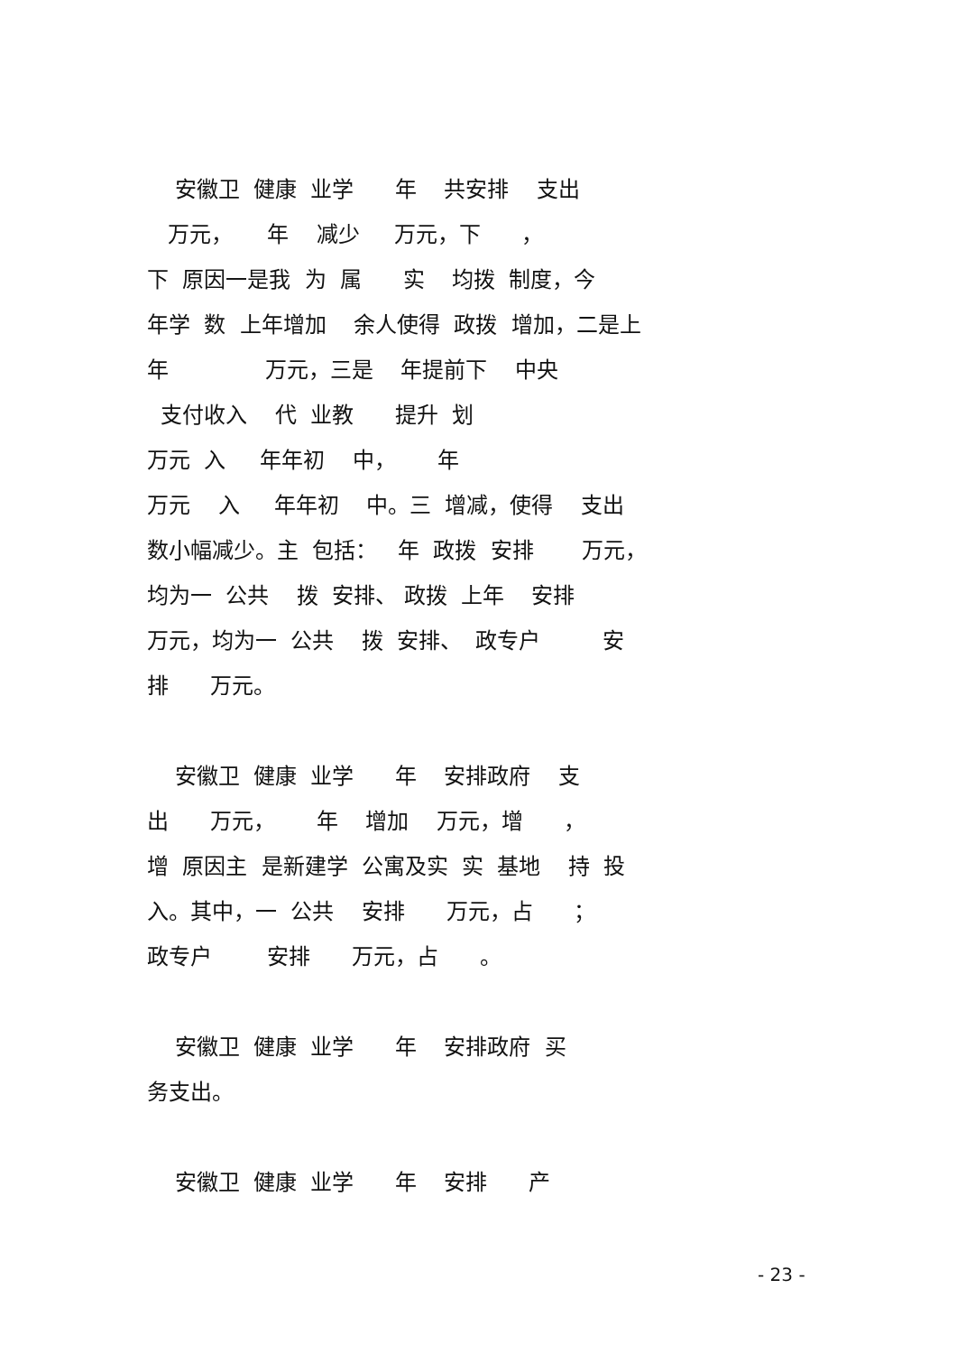安徽卫 健康 业学 年 共安排 支出
万元， 年 减少 万元，下 ，
下 原因一是我 为 属 实 均拨 制度，今
年学 数 上年增加 余人使得 政拨 增加，二是上
年 万元，三是 年提前下 中央
支付收入 代 业教 提升 划
万元 入 年年初 中， 年
万元 入 年年初 中。三 增减，使得 支出
数小幅减少。主 包括： 年 政拨 安排 万元，
均为一 公共 拨 安排、 政拨 上年 安排
万元，均为一 公共 拨 安排、 政专户 安
排 万元。
安徽卫 健康 业学 年 安排政府 支
出 万元， 年 增加 万元，增 ，
增 原因主 是新建学 公寓及实 实 基地 持 投
入。其中，一 公共 安排 万元，占 ；
政专户 安排 万元，占 。
安徽卫 健康 业学 年 安排政府 买
务支出。
安徽卫 健康 业学 年 安排 产
- 23 -